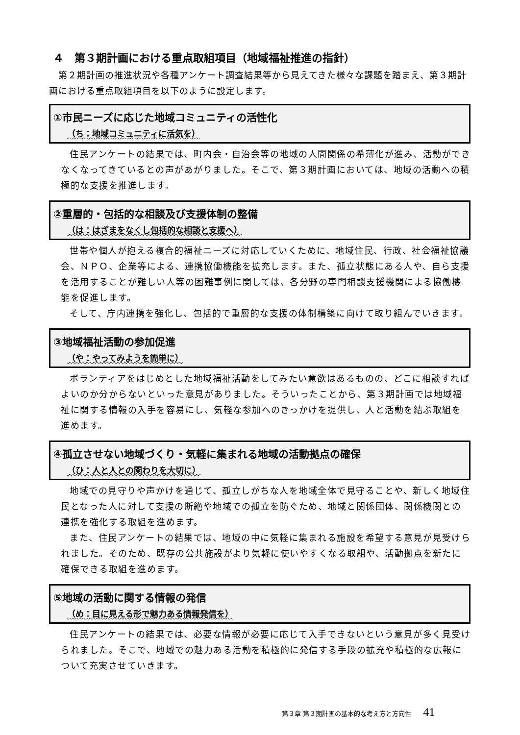４　第３期計画における重点取組項目（地域福祉推進の指針）
　第２期計画の推進状況や各種アンケート調査結果等から見えてきた様々な課題を踏まえ、第３期計画における重点取組項目を以下のように設定します。
①市民ニーズに応じた地域コミュニティの活性化
（ち：地域コミュニティに活気を）
住民アンケートの結果では、町内会・自治会等の地域の人間関係の希薄化が進み、活動ができなくなってきているとの声があがりました。そこで、第３期計画においては、地域の活動への積極的な支援を推進します。
②重層的・包括的な相談及び支援体制の整備
（は：はざまをなくし包括的な相談と支援へ）
世帯や個人が抱える複合的福祉ニーズに対応していくために、地域住民、行政、社会福祉協議会、ＮＰＯ、企業等による、連携協働機能を拡充します。また、孤立状態にある人や、自ら支援を活用することが難しい人等の困難事例に関しては、各分野の専門相談支援機関による協働機能を促進します。
そして、庁内連携を強化し、包括的で重層的な支援の体制構築に向けて取り組んでいきます。
③地域福祉活動の参加促進
（や：やってみようを簡単に）
ボランティアをはじめとした地域福祉活動をしてみたい意欲はあるものの、どこに相談すればよいのか分からないといった意見がありました。そういったことから、第３期計画では地域福祉に関する情報の入手を容易にし、気軽な参加へのきっかけを提供し、人と活動を結ぶ取組を進めます。
④孤立させない地域づくり・気軽に集まれる地域の活動拠点の確保
（ひ：人と人との関わりを大切に）
地域での見守りや声かけを通じて、孤立しがちな人を地域全体で見守ることや、新しく地域住民となった人に対して支援の断絶や地域での孤立を防ぐため、地域と関係団体、関係機関との連携を強化する取組を進めます。
また、住民アンケートの結果では、地域の中に気軽に集まれる施設を希望する意見が見受けられました。そのため、既存の公共施設がより気軽に使いやすくなる取組や、活動拠点を新たに確保できる取組を進めます。
⑤地域の活動に関する情報の発信
（め：目に見える形で魅力ある情報発信を）
住民アンケートの結果では、必要な情報が必要に応じて入手できないという意見が多く見受けられました。そこで、地域での魅力ある活動を積極的に発信する手段の拡充や積極的な広報について充実させていきます。
第３章 第３期計画の基本的な考え方と方向性 41